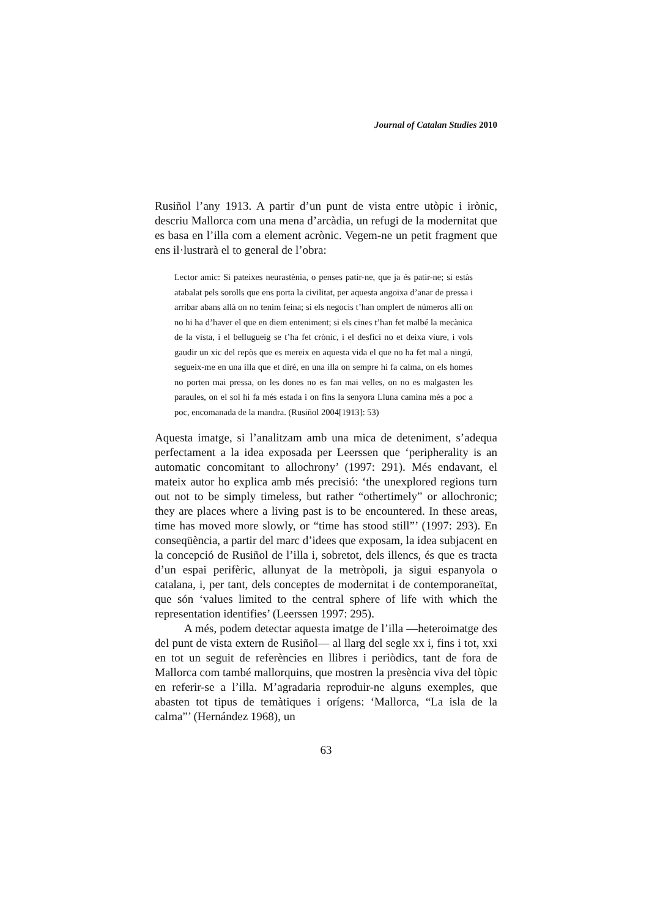Journal of Catalan Studies 2010
Rusiñol l’any 1913. A partir d’un punt de vista entre utòpic i irònic, descriu Mallorca com una mena d’arcàdia, un refugi de la modernitat que es basa en l’illa com a element acrònic. Vegem-ne un petit fragment que ens il·lustrarà el to general de l’obra:
Lector amic: Si pateixes neurastènia, o penses patir-ne, que ja és patir-ne; si estàs atabalat pels sorolls que ens porta la civilitat, per aquesta angoixa d’anar de pressa i arribar abans allà on no tenim feina; si els negocis t’han omplert de números allí on no hi ha d’haver el que en diem enteniment; si els cines t’han fet malbé la mecànica de la vista, i el bellugueig se t’ha fet crònic, i el desfici no et deixa viure, i vols gaudir un xic del repòs que es mereix en aquesta vida el que no ha fet mal a ningú, segueix-me en una illa que et diré, en una illa on sempre hi fa calma, on els homes no porten mai pressa, on les dones no es fan mai velles, on no es malgasten les paraules, on el sol hi fa més estada i on fins la senyora Lluna camina més a poc a poc, encomanada de la mandra. (Rusiñol 2004[1913]: 53)
Aquesta imatge, si l’analitzam amb una mica de deteniment, s’adequa perfectament a la idea exposada per Leerssen que ‘peripherality is an automatic concomitant to allochrony’ (1997: 291). Més endavant, el mateix autor ho explica amb més precisió: ‘the unexplored regions turn out not to be simply timeless, but rather “othertimely” or allochronic; they are places where a living past is to be encountered. In these areas, time has moved more slowly, or “time has stood still”’ (1997: 293). En conseqüència, a partir del marc d’idees que exposam, la idea subjacent en la concepció de Rusiñol de l’illa i, sobretot, dels illencs, és que es tracta d’un espai perifèric, allunyat de la metròpoli, ja sigui espanyola o catalana, i, per tant, dels conceptes de modernitat i de contemporaneïtat, que són ‘values limited to the central sphere of life with which the representation identifies’ (Leerssen 1997: 295).
A més, podem detectar aquesta imatge de l’illa —heteroimatge des del punt de vista extern de Rusiñol— al llarg del segle xx i, fins i tot, xxi en tot un seguit de referències en llibres i periòdics, tant de fora de Mallorca com també mallorquins, que mostren la presència viva del tòpic en referir-se a l’illa. M’agradaria reproduir-ne alguns exemples, que abasten tot tipus de temàtiques i orígens: ‘Mallorca, “La isla de la calma”’ (Hernández 1968), un
63